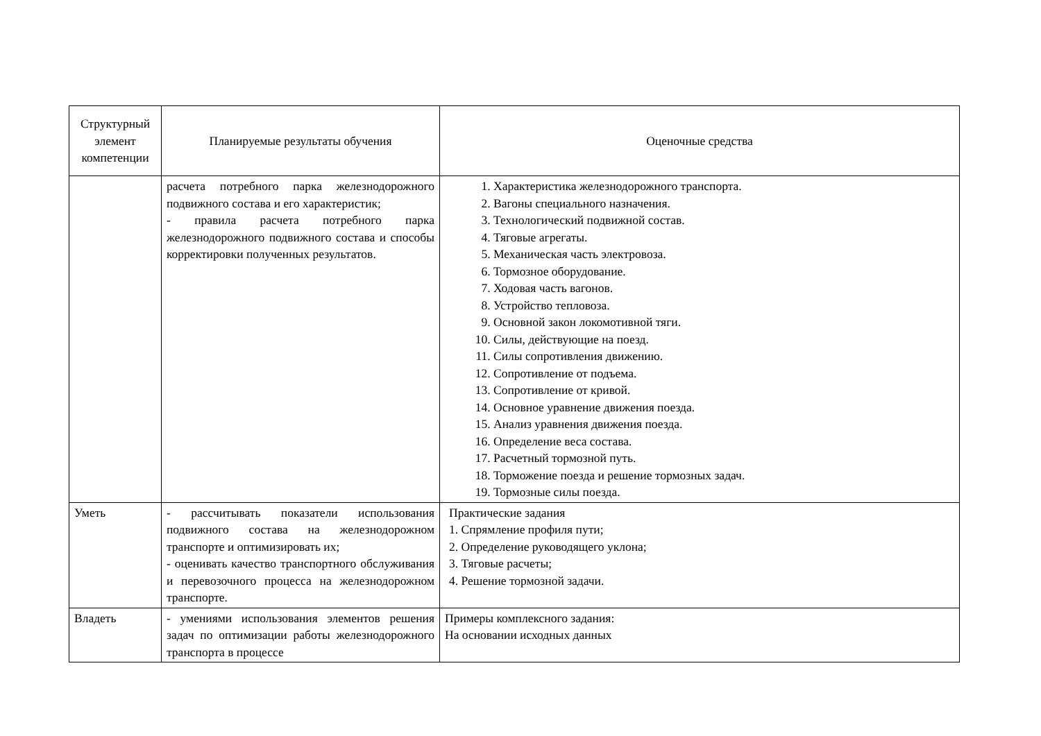| Структурный элемент компетенции | Планируемые результаты обучения | Оценочные средства |
| --- | --- | --- |
| | расчета потребного парка железнодорожного подвижного состава и его характеристик; - правила расчета потребного парка железнодорожного подвижного состава и способы корректировки полученных результатов. | 1. Характеристика железнодорожного транспорта. 2. Вагоны специального назначения. 3. Технологический подвижной состав. 4. Тяговые агрегаты. 5. Механическая часть электровоза. 6. Тормозное оборудование. 7. Ходовая часть вагонов. 8. Устройство тепловоза. 9. Основной закон локомотивной тяги. 10. Силы, действующие на поезд. 11. Силы сопротивления движению. 12. Сопротивление от подъема. 13. Сопротивление от кривой. 14. Основное уравнение движения поезда. 15. Анализ уравнения движения поезда. 16. Определение веса состава. 17. Расчетный тормозной путь. 18. Торможение поезда и решение тормозных задач. 19. Тормозные силы поезда. |
| Уметь | - рассчитывать показатели использования подвижного состава на железнодорожном транспорте и оптимизировать их; - оценивать качество транспортного обслуживания и перевозочного процесса на железнодорожном транспорте. | Практические задания 1. Спрямление профиля пути; 2. Определение руководящего уклона; 3. Тяговые расчеты; 4. Решение тормозной задачи. |
| Владеть | - умениями использования элементов решения задач по оптимизации работы железнодорожного транспорта в процессе | Примеры комплексного задания: На основании исходных данных |